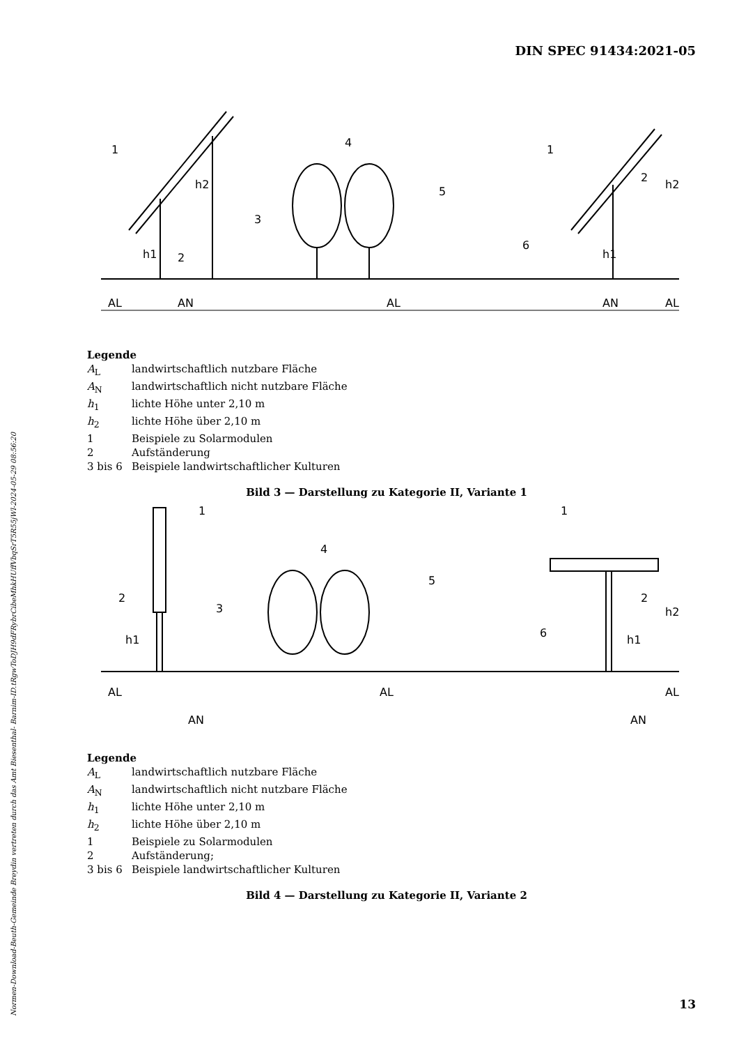DIN SPEC 91434:2021-05
Normen-Download-Beuth-Gemeinde Breydin vertreten durch das Amt Biesenthal- Barnim-ID.tRgwToDJH9dFRybrCibeMhkHUffVbqSrT5R55jWl-2024-05-29 08:56:20
1
2
3
4
5
6
1
2
AL
AN
AL
AN
AL
h1
h2
h1
h2
Legende
A<sub>L</sub> landwirtschaftlich nutzbare Fläche
A<sub>N</sub> landwirtschaftlich nicht nutzbare Fläche
h<sub>1</sub> lichte Höhe unter 2,10 m
h<sub>2</sub> lichte Höhe über 2,10 m
1 Beispiele zu Solarmodulen
2 Aufständerung
3 bis 6 Beispiele landwirtschaftlicher Kulturen
Bild 3 — Darstellung zu Kategorie II, Variante 1
1
2
3
4
5
6
1
2
AL
AL
AL
AN
AN
h1
h1
h2
Legende
A<sub>L</sub> landwirtschaftlich nutzbare Fläche
A<sub>N</sub> landwirtschaftlich nicht nutzbare Fläche
h<sub>1</sub> lichte Höhe unter 2,10 m
h<sub>2</sub> lichte Höhe über 2,10 m
1 Beispiele zu Solarmodulen
2 Aufständerung;
3 bis 6 Beispiele landwirtschaftlicher Kulturen
Bild 4 — Darstellung zu Kategorie II, Variante 2
13